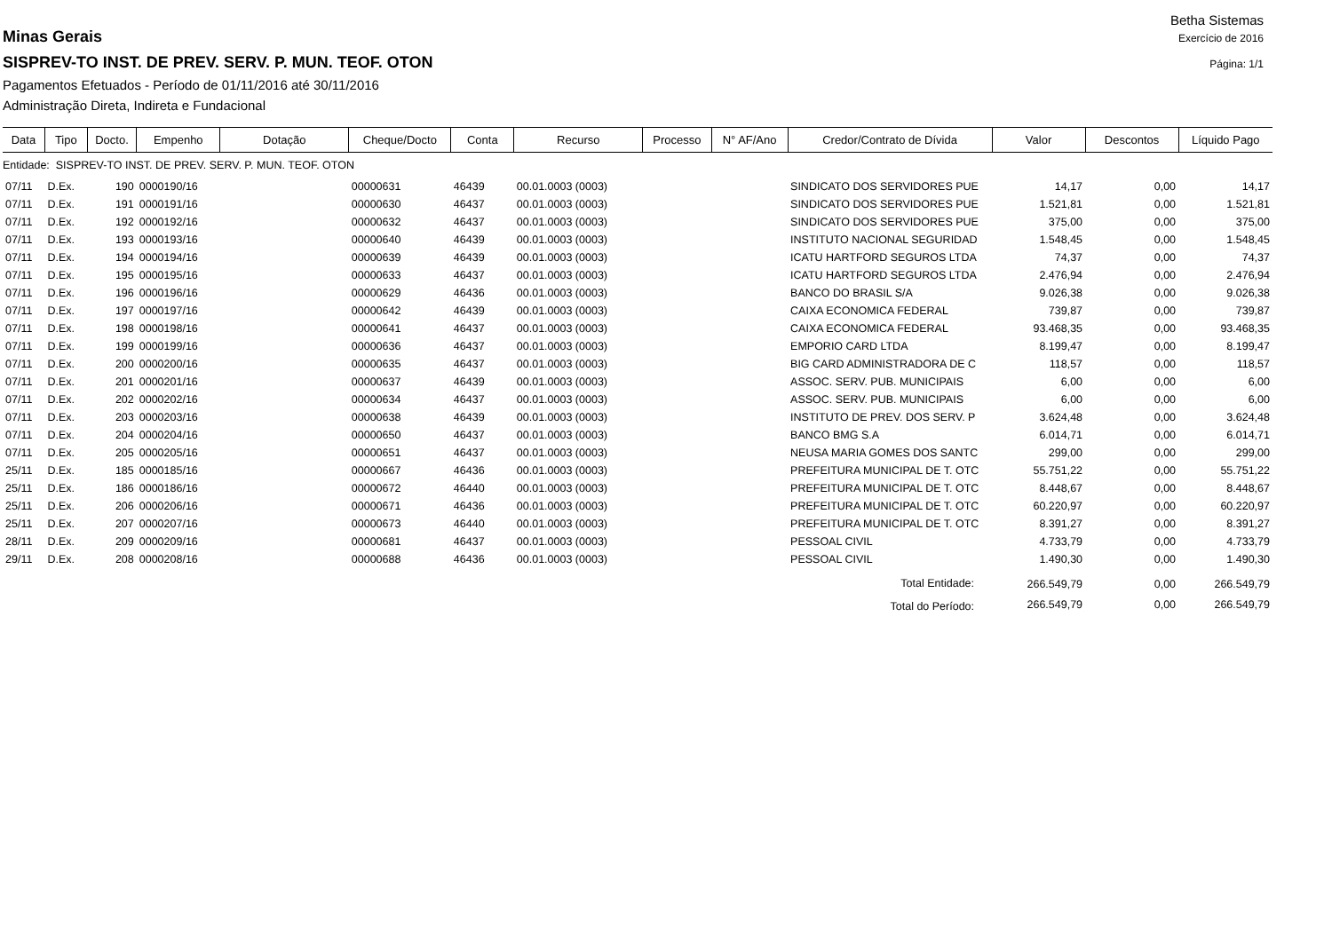Betha Sistemas
Minas Gerais
Exercício de 2016
SISPREV-TO INST. DE PREV. SERV. P. MUN. TEOF. OTON
Página: 1/1
Pagamentos Efetuados - Período de 01/11/2016 até 30/11/2016
Administração Direta, Indireta e Fundacional
| Data | Tipo | Docto. | Empenho | Dotação | Cheque/Docto | Conta | Recurso | Processo | N° AF/Ano | Credor/Contrato de Dívida | Valor | Descontos | Líquido Pago |
| --- | --- | --- | --- | --- | --- | --- | --- | --- | --- | --- | --- | --- | --- |
| Entidade: SISPREV-TO INST. DE PREV. SERV. P. MUN. TEOF. OTON | | | | | | | | | | | | | |
| 07/11 | D.Ex. | 190 | 0000190/16 | | 00000631 | 46439 | 00.01.0003 (0003) | | | SINDICATO DOS SERVIDORES PUE | 14,17 | 0,00 | 14,17 |
| 07/11 | D.Ex. | 191 | 0000191/16 | | 00000630 | 46437 | 00.01.0003 (0003) | | | SINDICATO DOS SERVIDORES PUE | 1.521,81 | 0,00 | 1.521,81 |
| 07/11 | D.Ex. | 192 | 0000192/16 | | 00000632 | 46437 | 00.01.0003 (0003) | | | SINDICATO DOS SERVIDORES PUE | 375,00 | 0,00 | 375,00 |
| 07/11 | D.Ex. | 193 | 0000193/16 | | 00000640 | 46439 | 00.01.0003 (0003) | | | INSTITUTO NACIONAL SEGURIDAD | 1.548,45 | 0,00 | 1.548,45 |
| 07/11 | D.Ex. | 194 | 0000194/16 | | 00000639 | 46439 | 00.01.0003 (0003) | | | ICATU HARTFORD SEGUROS LTDA | 74,37 | 0,00 | 74,37 |
| 07/11 | D.Ex. | 195 | 0000195/16 | | 00000633 | 46437 | 00.01.0003 (0003) | | | ICATU HARTFORD SEGUROS LTDA | 2.476,94 | 0,00 | 2.476,94 |
| 07/11 | D.Ex. | 196 | 0000196/16 | | 00000629 | 46436 | 00.01.0003 (0003) | | | BANCO DO BRASIL S/A | 9.026,38 | 0,00 | 9.026,38 |
| 07/11 | D.Ex. | 197 | 0000197/16 | | 00000642 | 46439 | 00.01.0003 (0003) | | | CAIXA ECONOMICA FEDERAL | 739,87 | 0,00 | 739,87 |
| 07/11 | D.Ex. | 198 | 0000198/16 | | 00000641 | 46437 | 00.01.0003 (0003) | | | CAIXA ECONOMICA FEDERAL | 93.468,35 | 0,00 | 93.468,35 |
| 07/11 | D.Ex. | 199 | 0000199/16 | | 00000636 | 46437 | 00.01.0003 (0003) | | | EMPORIO CARD LTDA | 8.199,47 | 0,00 | 8.199,47 |
| 07/11 | D.Ex. | 200 | 0000200/16 | | 00000635 | 46437 | 00.01.0003 (0003) | | | BIG CARD ADMINISTRADORA DE C | 118,57 | 0,00 | 118,57 |
| 07/11 | D.Ex. | 201 | 0000201/16 | | 00000637 | 46439 | 00.01.0003 (0003) | | | ASSOC. SERV. PUB. MUNICIPAIS | 6,00 | 0,00 | 6,00 |
| 07/11 | D.Ex. | 202 | 0000202/16 | | 00000634 | 46437 | 00.01.0003 (0003) | | | ASSOC. SERV. PUB. MUNICIPAIS | 6,00 | 0,00 | 6,00 |
| 07/11 | D.Ex. | 203 | 0000203/16 | | 00000638 | 46439 | 00.01.0003 (0003) | | | INSTITUTO DE PREV. DOS SERV. P | 3.624,48 | 0,00 | 3.624,48 |
| 07/11 | D.Ex. | 204 | 0000204/16 | | 00000650 | 46437 | 00.01.0003 (0003) | | | BANCO BMG S.A | 6.014,71 | 0,00 | 6.014,71 |
| 07/11 | D.Ex. | 205 | 0000205/16 | | 00000651 | 46437 | 00.01.0003 (0003) | | | NEUSA MARIA GOMES DOS SANTC | 299,00 | 0,00 | 299,00 |
| 25/11 | D.Ex. | 185 | 0000185/16 | | 00000667 | 46436 | 00.01.0003 (0003) | | | PREFEITURA MUNICIPAL DE T. OTC | 55.751,22 | 0,00 | 55.751,22 |
| 25/11 | D.Ex. | 186 | 0000186/16 | | 00000672 | 46440 | 00.01.0003 (0003) | | | PREFEITURA MUNICIPAL DE T. OTC | 8.448,67 | 0,00 | 8.448,67 |
| 25/11 | D.Ex. | 206 | 0000206/16 | | 00000671 | 46436 | 00.01.0003 (0003) | | | PREFEITURA MUNICIPAL DE T. OTC | 60.220,97 | 0,00 | 60.220,97 |
| 25/11 | D.Ex. | 207 | 0000207/16 | | 00000673 | 46440 | 00.01.0003 (0003) | | | PREFEITURA MUNICIPAL DE T. OTC | 8.391,27 | 0,00 | 8.391,27 |
| 28/11 | D.Ex. | 209 | 0000209/16 | | 00000681 | 46437 | 00.01.0003 (0003) | | | PESSOAL CIVIL | 4.733,79 | 0,00 | 4.733,79 |
| 29/11 | D.Ex. | 208 | 0000208/16 | | 00000688 | 46436 | 00.01.0003 (0003) | | | PESSOAL CIVIL | 1.490,30 | 0,00 | 1.490,30 |
| Total Entidade: | | | | | | | | | | | 266.549,79 | 0,00 | 266.549,79 |
| Total do Período: | | | | | | | | | | | 266.549,79 | 0,00 | 266.549,79 |